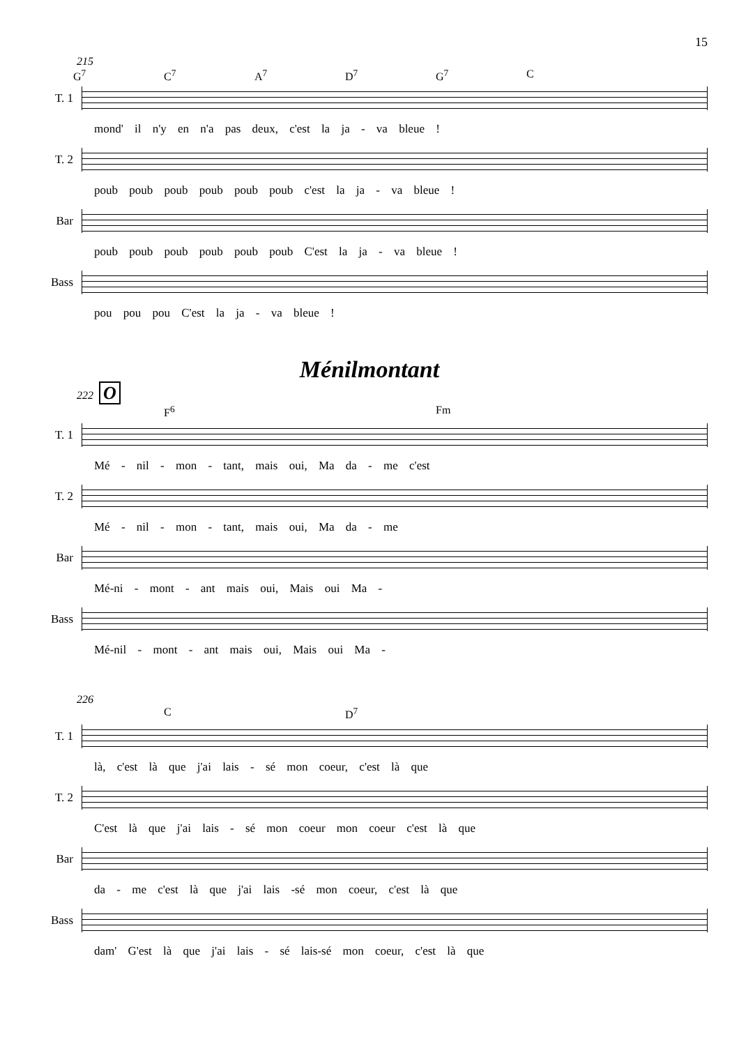15
215
G<sup>7</sup> C<sup>7</sup> A<sup>7</sup> D<sup>7</sup> G<sup>7</sup> C
T. 1
mond' il n'y en n'a pas deux, c'est la ja - va bleue !
T. 2
poub poub poub poub poub poub c'est la ja - va bleue !
Bar
poub poub poub poub poub poub C'est la ja - va bleue !
Bass
pou pou pou C'est la ja - va bleue !
Ménilmontant
222 O
F<sup>6</sup> Fm
T. 1
Mé - nil - mon - tant, mais oui, Ma da - me c'est
T. 2
Mé - nil - mon - tant, mais oui, Ma da - me
Bar
Mé-ni - mont - ant mais oui, Mais oui Ma -
Bass
Mé-nil - mont - ant mais oui, Mais oui Ma -
226
C D<sup>7</sup>
T. 1
là, c'est là que j'ai lais - sé mon coeur, c'est là que
T. 2
C'est là que j'ai lais - sé mon coeur mon coeur c'est là que
Bar
da - me c'est là que j'ai lais -sé mon coeur, c'est là que
Bass
dam' G'est là que j'ai lais - sé lais-sé mon coeur, c'est là que